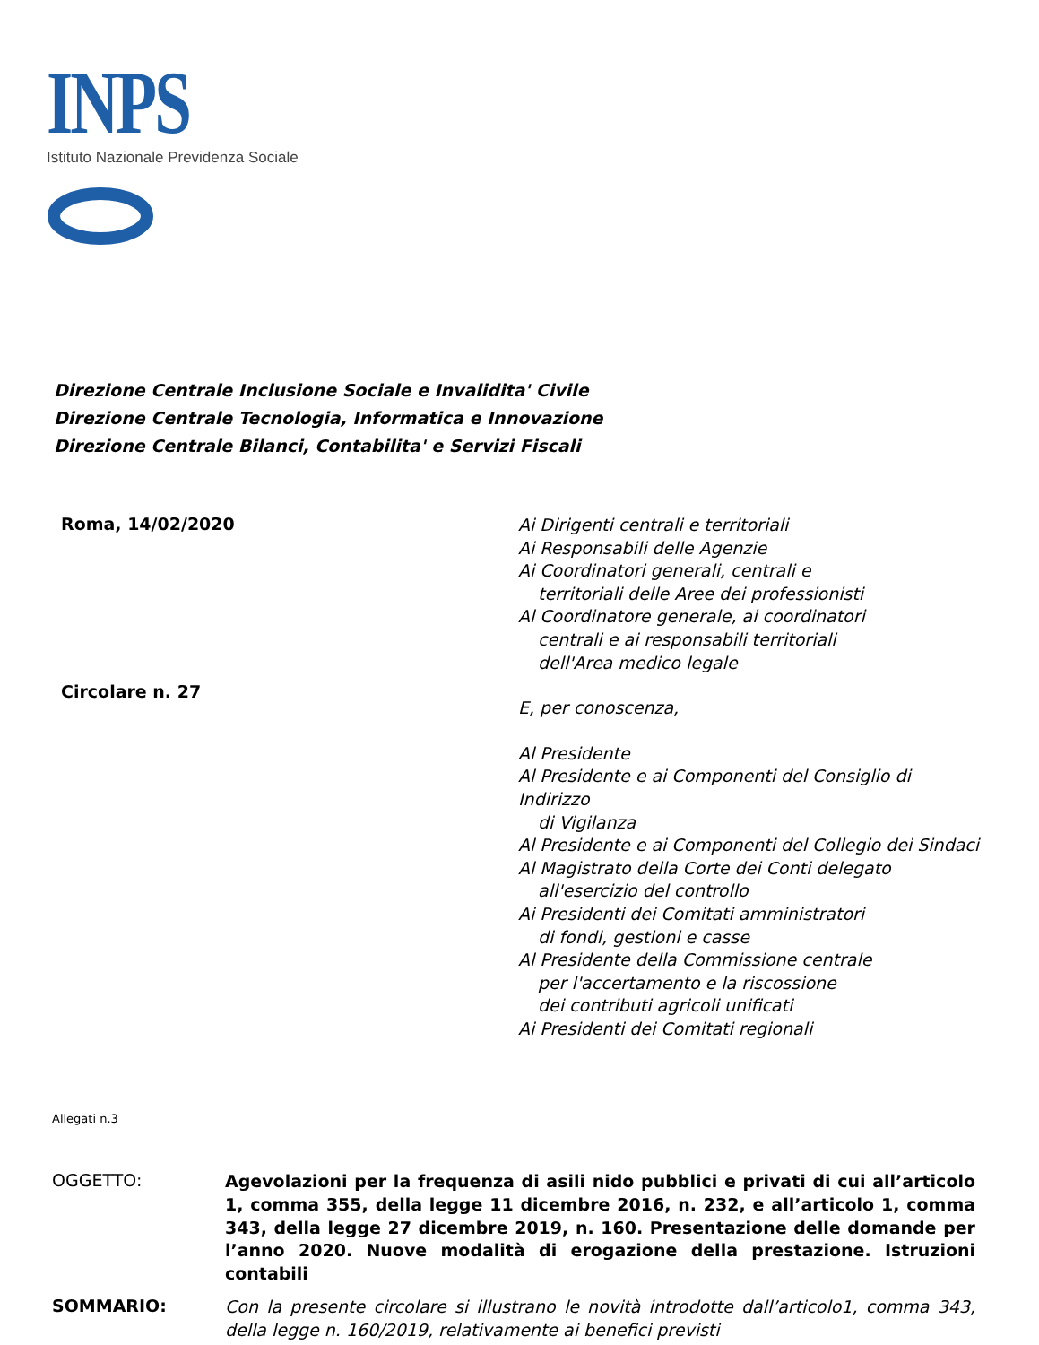INPS
Istituto Nazionale Previdenza Sociale
Direzione Centrale Inclusione Sociale e Invalidita' Civile
Direzione Centrale Tecnologia, Informatica e Innovazione
Direzione Centrale Bilanci, Contabilita' e Servizi Fiscali
Roma, 14/02/2020
Circolare n. 27
Ai Dirigenti centrali e territoriali
Ai Responsabili delle Agenzie
Ai Coordinatori generali, centrali e
territoriali delle Aree dei professionisti
Al Coordinatore generale, ai coordinatori
centrali e ai responsabili territoriali
dell'Area medico legale
E, per conoscenza,
Al Presidente
Al Presidente e ai Componenti del Consiglio di Indirizzo
di Vigilanza
Al Presidente e ai Componenti del Collegio dei Sindaci
Al Magistrato della Corte dei Conti delegato
all'esercizio del controllo
Ai Presidenti dei Comitati amministratori
di fondi, gestioni e casse
Al Presidente della Commissione centrale
per l'accertamento e la riscossione
dei contributi agricoli unificati
Ai Presidenti dei Comitati regionali
Allegati n.3
OGGETTO:
Agevolazioni per la frequenza di asili nido pubblici e privati di cui all’articolo 1, comma 355, della legge 11 dicembre 2016, n. 232, e all’articolo 1, comma 343, della legge 27 dicembre 2019, n. 160. Presentazione delle domande per l’anno 2020. Nuove modalità di erogazione della prestazione. Istruzioni contabili
SOMMARIO:
Con la presente circolare si illustrano le novità introdotte dall’articolo1, comma 343, della legge n. 160/2019, relativamente ai benefici previsti